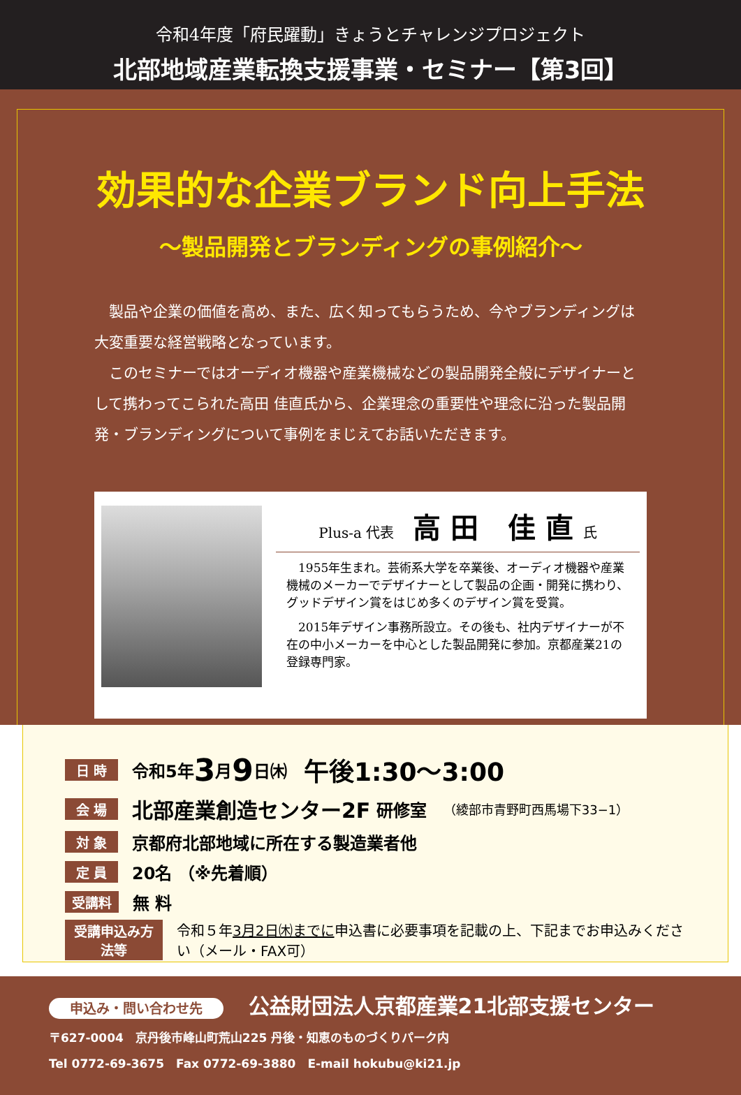令和4年度「府民躍動」きょうとチャレンジプロジェクト
北部地域産業転換支援事業・セミナー【第3回】
効果的な企業ブランド向上手法
～製品開発とブランディングの事例紹介～
製品や企業の価値を高め、また、広く知ってもらうため、今やブランディングは大変重要な経営戦略となっています。
このセミナーではオーディオ機器や産業機械などの製品開発全般にデザイナーとして携わってこられた高田 佳直氏から、企業理念の重要性や理念に沿った製品開発・ブランディングについて事例をまじえてお話いただきます。
Plus-a 代表 高田 佳直氏
1955年生まれ。芸術系大学を卒業後、オーディオ機器や産業機械のメーカーでデザイナーとして製品の企画・開発に携わり、グッドデザイン賞をはじめ多くのデザイン賞を受賞。
2015年デザイン事務所設立。その後も、社内デザイナーが不在の中小メーカーを中心とした製品開発に参加。京都産業21の登録専門家。
日 時 令和5年 3 月 9 日㈭　午後1:30～3:00
会 場 北部産業創造センター2F 研修室　（綾部市青野町西馬場下33−1）
対 象 京都府北部地域に所在する製造業者他
定 員 20名 （※先着順）
受講料 無 料
受講申込み方法等 令和５年3月2日㈭までに申込書に必要事項を記載の上、下記までお申込みください（メール・FAX可）
申込み・問い合わせ先 公益財団法人京都産業21北部支援センター
〒627-0004　京丹後市峰山町荒山225 丹後・知恵のものづくりパーク内
Tel 0772-69-3675　Fax 0772-69-3880　E-mail hokubu@ki21.jp